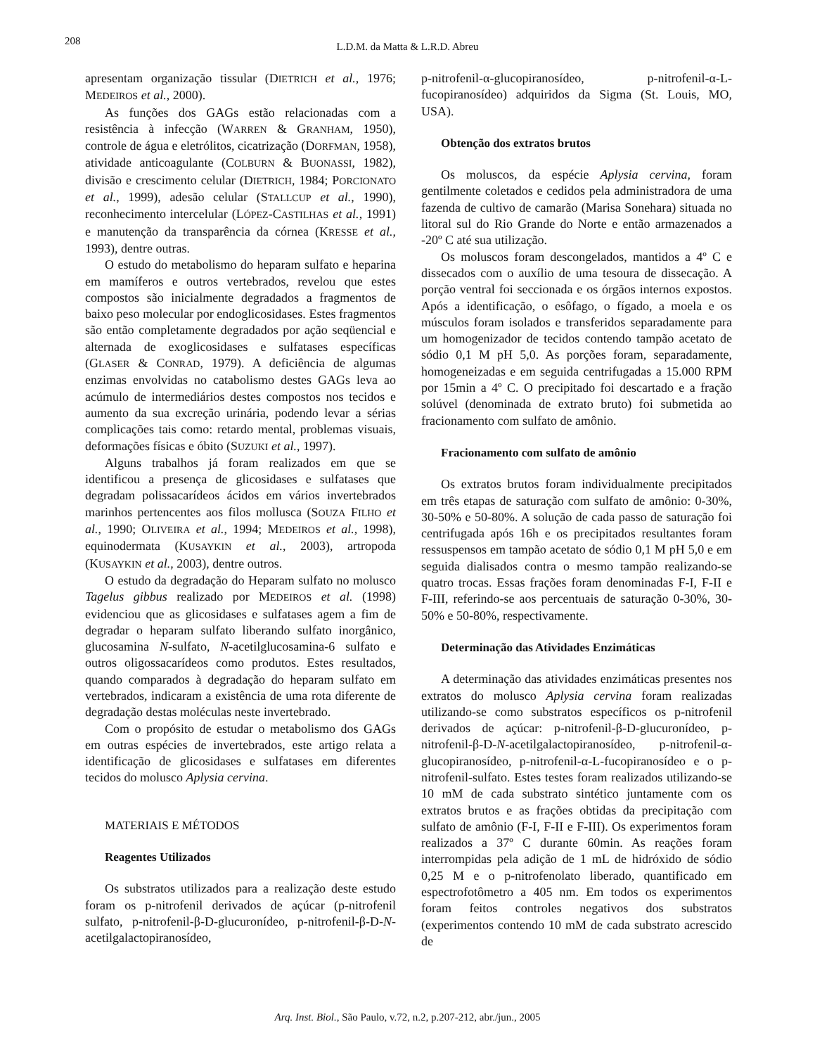208
L.D.M. da Matta & L.R.D. Abreu
apresentam organização tissular (DIETRICH et al., 1976; MEDEIROS et al., 2000).
As funções dos GAGs estão relacionadas com a resistência à infecção (WARREN & GRANHAM, 1950), controle de água e eletrólitos, cicatrização (DORFMAN, 1958), atividade anticoagulante (COLBURN & BUONASSI, 1982), divisão e crescimento celular (DIETRICH, 1984; PORCIONATO et al., 1999), adesão celular (STALLCUP et al., 1990), reconhecimento intercelular (LÓPEZ-CASTILHAS et al., 1991) e manutenção da transparência da córnea (KRESSE et al., 1993), dentre outras.
O estudo do metabolismo do heparam sulfato e heparina em mamíferos e outros vertebrados, revelou que estes compostos são inicialmente degradados a fragmentos de baixo peso molecular por endoglicosidases. Estes fragmentos são então completamente degradados por ação seqüencial e alternada de exoglicosidases e sulfatases específicas (GLASER & CONRAD, 1979). A deficiência de algumas enzimas envolvidas no catabolismo destes GAGs leva ao acúmulo de intermediários destes compostos nos tecidos e aumento da sua excreção urinária, podendo levar a sérias complicações tais como: retardo mental, problemas visuais, deformações físicas e óbito (SUZUKI et al., 1997).
Alguns trabalhos já foram realizados em que se identificou a presença de glicosidases e sulfatases que degradam polissacarídeos ácidos em vários invertebrados marinhos pertencentes aos filos mollusca (SOUZA FILHO et al., 1990; OLIVEIRA et al., 1994; MEDEIROS et al., 1998), equinodermata (KUSAYKIN et al., 2003), artropoda (KUSAYKIN et al., 2003), dentre outros.
O estudo da degradação do Heparam sulfato no molusco Tagelus gibbus realizado por MEDEIROS et al. (1998) evidenciou que as glicosidases e sulfatases agem a fim de degradar o heparam sulfato liberando sulfato inorgânico, glucosamina N-sulfato, N-acetilglucosamina-6 sulfato e outros oligossacarídeos como produtos. Estes resultados, quando comparados à degradação do heparam sulfato em vertebrados, indicaram a existência de uma rota diferente de degradação destas moléculas neste invertebrado.
Com o propósito de estudar o metabolismo dos GAGs em outras espécies de invertebrados, este artigo relata a identificação de glicosidases e sulfatases em diferentes tecidos do molusco Aplysia cervina.
MATERIAIS E MÉTODOS
Reagentes Utilizados
Os substratos utilizados para a realização deste estudo foram os p-nitrofenil derivados de açúcar (p-nitrofenil sulfato, p-nitrofenil-β-D-glucuronídeo, p-nitrofenil-β-D-N-acetilgalactopiranosídeo,
p-nitrofenil-α-glucopiranosídeo, p-nitrofenil-α-L-fucopiranosídeo) adquiridos da Sigma (St. Louis, MO, USA).
Obtenção dos extratos brutos
Os moluscos, da espécie Aplysia cervina, foram gentilmente coletados e cedidos pela administradora de uma fazenda de cultivo de camarão (Marisa Sonehara) situada no litoral sul do Rio Grande do Norte e então armazenados a -20º C até sua utilização.
Os moluscos foram descongelados, mantidos a 4º C e dissecados com o auxílio de uma tesoura de dissecação. A porção ventral foi seccionada e os órgãos internos expostos. Após a identificação, o esôfago, o fígado, a moela e os músculos foram isolados e transferidos separadamente para um homogenizador de tecidos contendo tampão acetato de sódio 0,1 M pH 5,0. As porções foram, separadamente, homogeneizadas e em seguida centrifugadas a 15.000 RPM por 15min a 4º C. O precipitado foi descartado e a fração solúvel (denominada de extrato bruto) foi submetida ao fracionamento com sulfato de amônio.
Fracionamento com sulfato de amônio
Os extratos brutos foram individualmente precipitados em três etapas de saturação com sulfato de amônio: 0-30%, 30-50% e 50-80%. A solução de cada passo de saturação foi centrifugada após 16h e os precipitados resultantes foram ressuspensos em tampão acetato de sódio 0,1 M pH 5,0 e em seguida dialisados contra o mesmo tampão realizando-se quatro trocas. Essas frações foram denominadas F-I, F-II e F-III, referindo-se aos percentuais de saturação 0-30%, 30-50% e 50-80%, respectivamente.
Determinação das Atividades Enzimáticas
A determinação das atividades enzimáticas presentes nos extratos do molusco Aplysia cervina foram realizadas utilizando-se como substratos específicos os p-nitrofenil derivados de açúcar: p-nitrofenil-β-D-glucuronídeo, p-nitrofenil-β-D-N-acetilgalactopiranosídeo, p-nitrofenil-α-glucopiranosídeo, p-nitrofenil-α-L-fucopiranosídeo e o p-nitrofenil-sulfato. Estes testes foram realizados utilizando-se 10 mM de cada substrato sintético juntamente com os extratos brutos e as frações obtidas da precipitação com sulfato de amônio (F-I, F-II e F-III). Os experimentos foram realizados a 37º C durante 60min. As reações foram interrompidas pela adição de 1 mL de hidróxido de sódio 0,25 M e o p-nitrofenolato liberado, quantificado em espectrofotômetro a 405 nm. Em todos os experimentos foram feitos controles negativos dos substratos (experimentos contendo 10 mM de cada substrato acrescido de
Arq. Inst. Biol., São Paulo, v.72, n.2, p.207-212, abr./jun., 2005